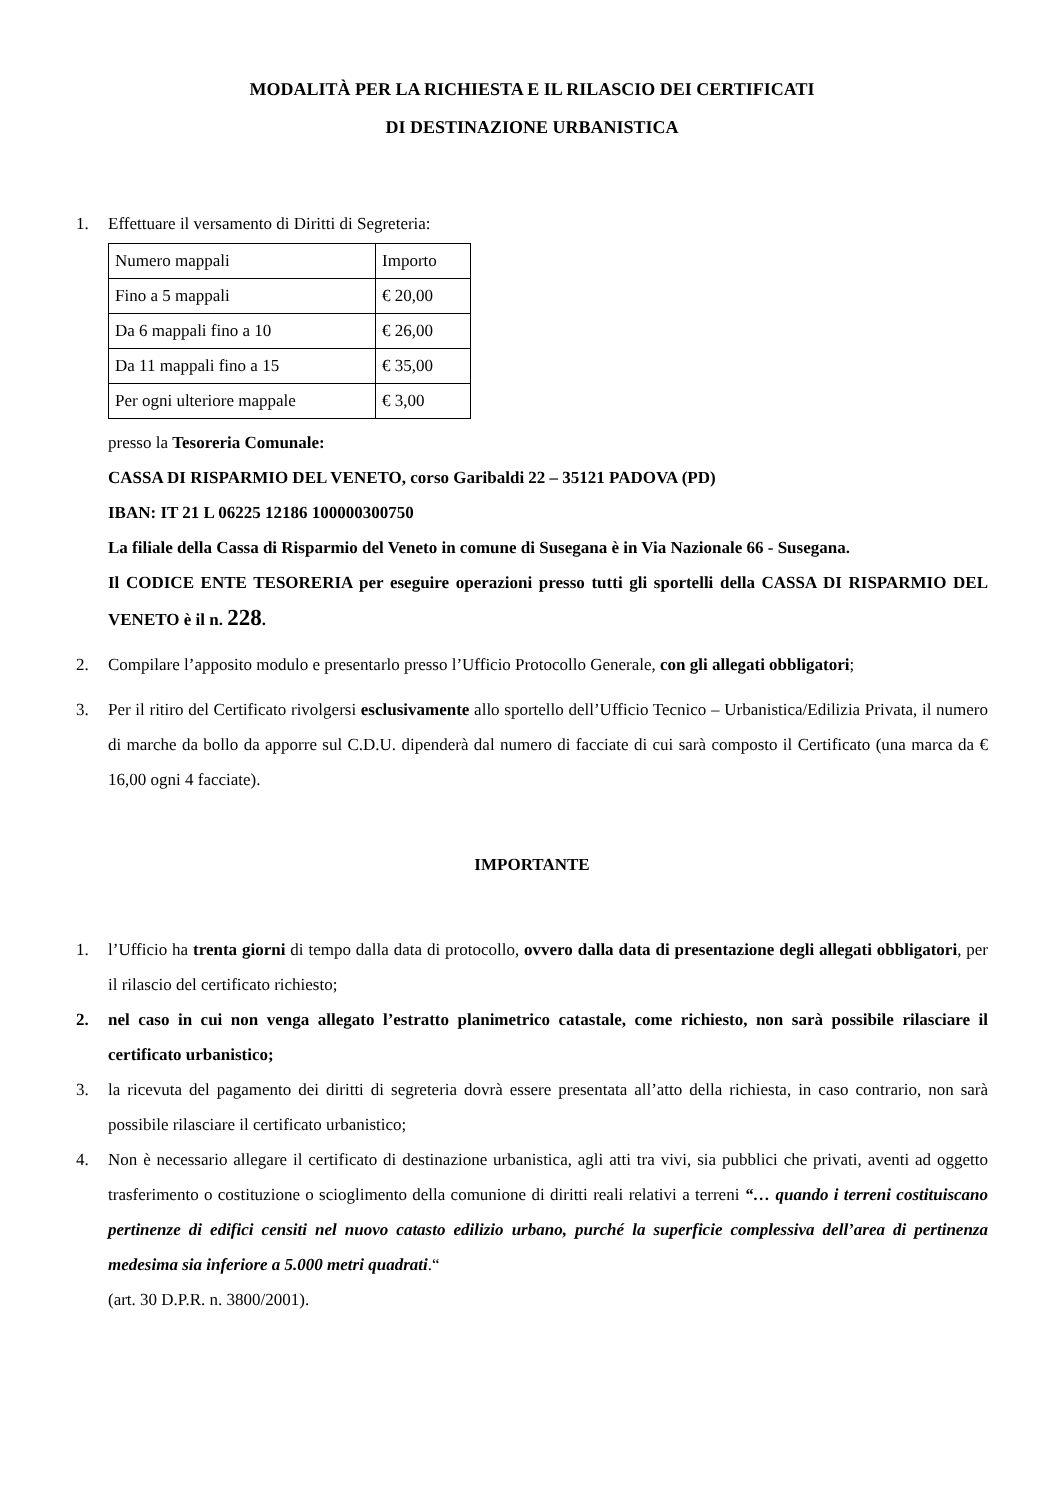MODALITÀ PER LA RICHIESTA E IL RILASCIO DEI CERTIFICATI
DI DESTINAZIONE URBANISTICA
1. Effettuare il versamento di Diritti di Segreteria:
| Numero mappali | Importo |
| Fino a 5 mappali | € 20,00 |
| Da 6 mappali fino a 10 | € 26,00 |
| Da 11 mappali fino a 15 | € 35,00 |
| Per ogni ulteriore mappale | € 3,00 |
presso la Tesoreria Comunale:
CASSA DI RISPARMIO DEL VENETO, corso Garibaldi 22 – 35121 PADOVA (PD)
IBAN: IT 21 L 06225 12186 100000300750
La filiale della Cassa di Risparmio del Veneto in comune di Susegana è in Via Nazionale 66 - Susegana.
Il CODICE ENTE TESORERIA per eseguire operazioni presso tutti gli sportelli della CASSA DI RISPARMIO DEL VENETO è il n. 228.
2. Compilare l’apposito modulo e presentarlo presso l’Ufficio Protocollo Generale, con gli allegati obbligatori;
3. Per il ritiro del Certificato rivolgersi esclusivamente allo sportello dell’Ufficio Tecnico – Urbanistica/Edilizia Privata, il numero di marche da bollo da apporre sul C.D.U. dipenderà dal numero di facciate di cui sarà composto il Certificato (una marca da € 16,00 ogni 4 facciate).
IMPORTANTE
1. l’Ufficio ha trenta giorni di tempo dalla data di protocollo, ovvero dalla data di presentazione degli allegati obbligatori, per il rilascio del certificato richiesto;
2. nel caso in cui non venga allegato l’estratto planimetrico catastale, come richiesto, non sarà possibile rilasciare il certificato urbanistico;
3. la ricevuta del pagamento dei diritti di segreteria dovrà essere presentata all’atto della richiesta, in caso contrario, non sarà possibile rilasciare il certificato urbanistico;
4. Non è necessario allegare il certificato di destinazione urbanistica, agli atti tra vivi, sia pubblici che privati, aventi ad oggetto trasferimento o costituzione o scioglimento della comunione di diritti reali relativi a terreni “… quando i terreni costituiscano pertinenze di edifici censiti nel nuovo catasto edilizio urbano, purché la superficie complessiva dell’area di pertinenza medesima sia inferiore a 5.000 metri quadrati.“
(art. 30 D.P.R. n. 3800/2001).